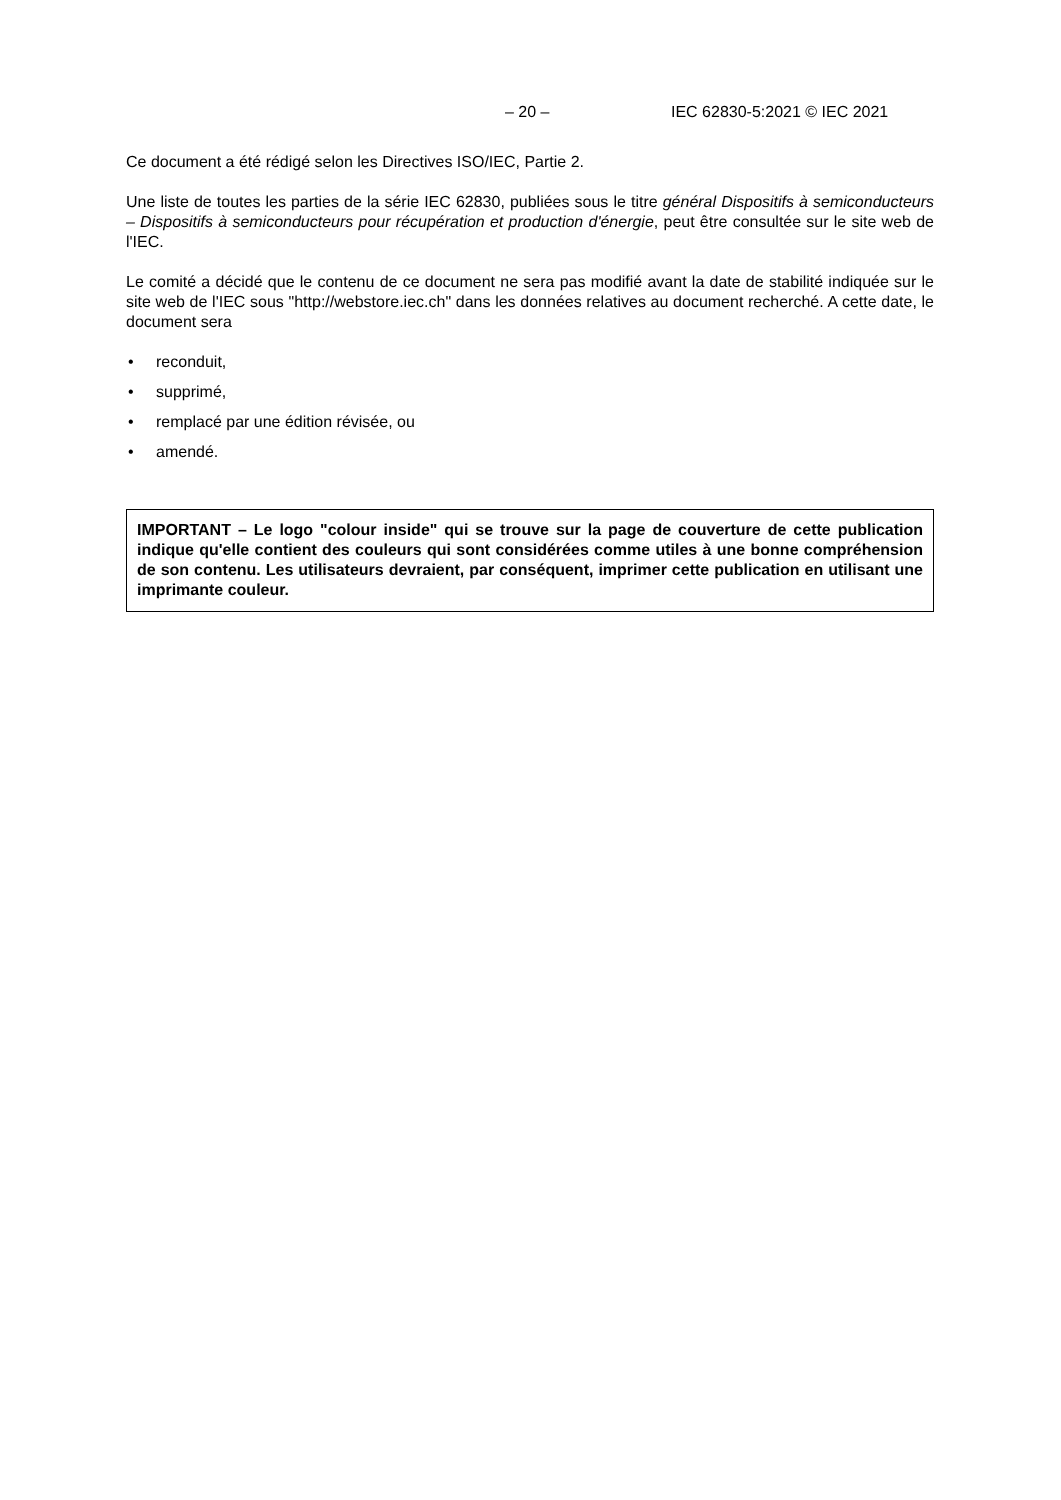– 20 – IEC 62830-5:2021 © IEC 2021
Ce document a été rédigé selon les Directives ISO/IEC, Partie 2.
Une liste de toutes les parties de la série IEC 62830, publiées sous le titre général Dispositifs à semiconducteurs – Dispositifs à semiconducteurs pour récupération et production d'énergie, peut être consultée sur le site web de l'IEC.
Le comité a décidé que le contenu de ce document ne sera pas modifié avant la date de stabilité indiquée sur le site web de l'IEC sous "http://webstore.iec.ch" dans les données relatives au document recherché. A cette date, le document sera
• reconduit,
• supprimé,
• remplacé par une édition révisée, ou
• amendé.
IMPORTANT – Le logo "colour inside" qui se trouve sur la page de couverture de cette publication indique qu'elle contient des couleurs qui sont considérées comme utiles à une bonne compréhension de son contenu. Les utilisateurs devraient, par conséquent, imprimer cette publication en utilisant une imprimante couleur.